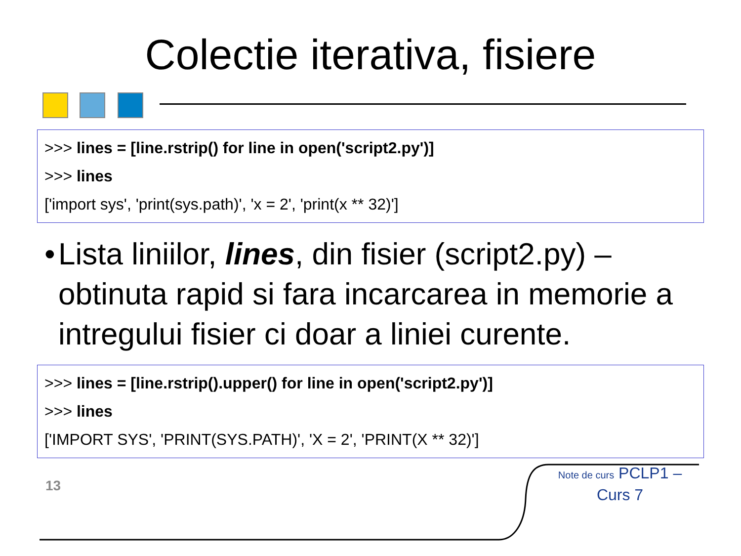Colectie iterativa, fisiere
>>> lines = [line.rstrip() for line in open('script2.py')]
>>> lines
['import sys', 'print(sys.path)', 'x = 2', 'print(x ** 32)']
• Lista liniilor, lines, din fisier (script2.py) – obtinuta rapid si fara incarcarea in memorie a intregului fisier ci doar a liniei curente.
>>> lines = [line.rstrip().upper() for line in open('script2.py')]
>>> lines
['IMPORT SYS', 'PRINT(SYS.PATH)', 'X = 2', 'PRINT(X ** 32)']
13
Note de curs PCLP1 – Curs 7